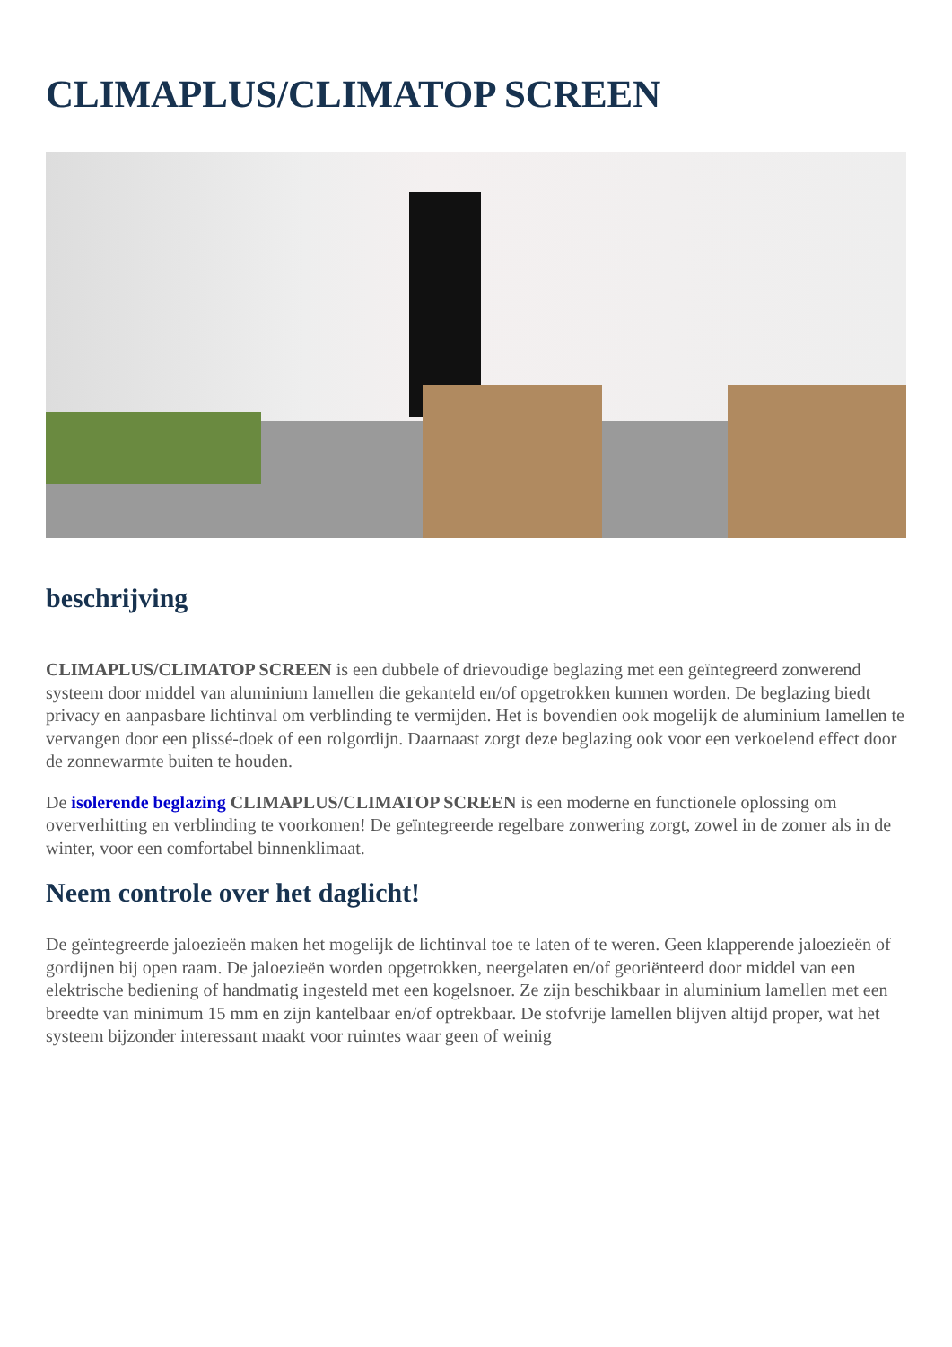CLIMAPLUS/CLIMATOP SCREEN
beschrijving
CLIMAPLUS/CLIMATOP SCREEN is een dubbele of drievoudige beglazing met een geïntegreerd zonwerend systeem door middel van aluminium lamellen die gekanteld en/of opgetrokken kunnen worden. De beglazing biedt privacy en aanpasbare lichtinval om verblinding te vermijden. Het is bovendien ook mogelijk de aluminium lamellen te vervangen door een plissé-doek of een rolgordijn. Daarnaast zorgt deze beglazing ook voor een verkoelend effect door de zonnewarmte buiten te houden.
De isolerende beglazing CLIMAPLUS/CLIMATOP SCREEN is een moderne en functionele oplossing om oververhitting en verblinding te voorkomen! De geïntegreerde regelbare zonwering zorgt, zowel in de zomer als in de winter, voor een comfortabel binnenklimaat.
Neem controle over het daglicht!
De geïntegreerde jaloezieën maken het mogelijk de lichtinval toe te laten of te weren. Geen klapperende jaloezieën of gordijnen bij open raam. De jaloezieën worden opgetrokken, neergelaten en/of georiënteerd door middel van een elektrische bediening of handmatig ingesteld met een kogelsnoer. Ze zijn beschikbaar in aluminium lamellen met een breedte van minimum 15 mm en zijn kantelbaar en/of optrekbaar. De stofvrije lamellen blijven altijd proper, wat het systeem bijzonder interessant maakt voor ruimtes waar geen of weinig